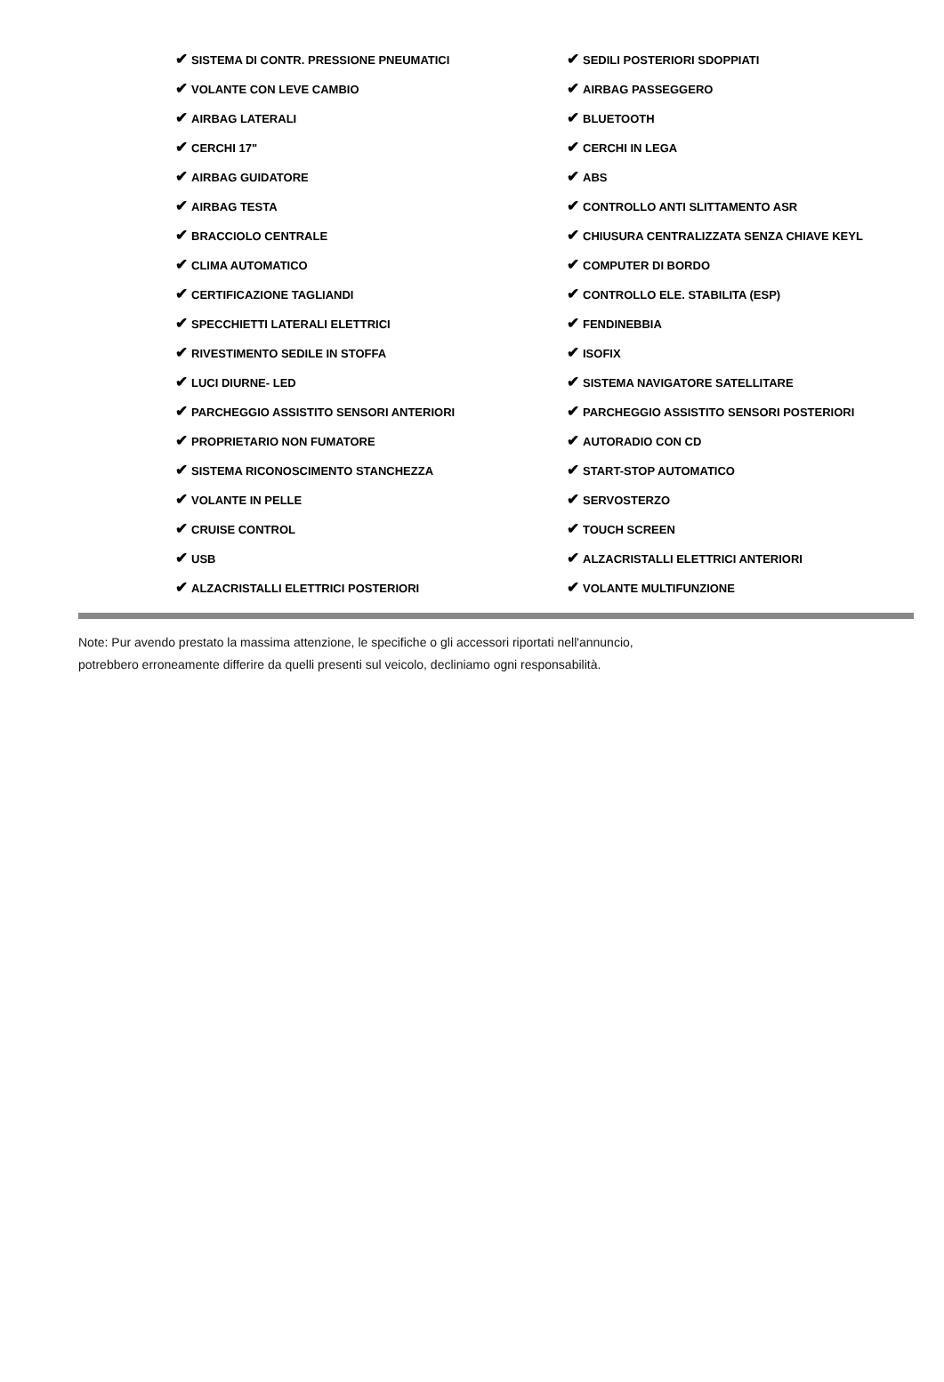✔ SISTEMA DI CONTR. PRESSIONE PNEUMATICI
✔ SEDILI POSTERIORI SDOPPIATI
✔ VOLANTE CON LEVE CAMBIO
✔ AIRBAG PASSEGGERO
✔ AIRBAG LATERALI
✔ BLUETOOTH
✔ CERCHI 17"
✔ CERCHI IN LEGA
✔ AIRBAG GUIDATORE
✔ ABS
✔ AIRBAG TESTA
✔ CONTROLLO ANTI SLITTAMENTO ASR
✔ BRACCIOLO CENTRALE
✔ CHIUSURA CENTRALIZZATA SENZA CHIAVE KEYL
✔ CLIMA AUTOMATICO
✔ COMPUTER DI BORDO
✔ CERTIFICAZIONE TAGLIANDI
✔ CONTROLLO ELE. STABILITA (ESP)
✔ SPECCHIETTI LATERALI ELETTRICI
✔ FENDINEBBIA
✔ RIVESTIMENTO SEDILE IN STOFFA
✔ ISOFIX
✔ LUCI DIURNE- LED
✔ SISTEMA NAVIGATORE SATELLITARE
✔ PARCHEGGIO ASSISTITO SENSORI ANTERIORI
✔ PARCHEGGIO ASSISTITO SENSORI POSTERIORI
✔ PROPRIETARIO NON FUMATORE
✔ AUTORADIO CON CD
✔ SISTEMA RICONOSCIMENTO STANCHEZZA
✔ START-STOP AUTOMATICO
✔ VOLANTE IN PELLE
✔ SERVOSTERZO
✔ CRUISE CONTROL
✔ TOUCH SCREEN
✔ USB
✔ ALZACRISTALLI ELETTRICI ANTERIORI
✔ ALZACRISTALLI ELETTRICI POSTERIORI
✔ VOLANTE MULTIFUNZIONE
Note: Pur avendo prestato la massima attenzione, le specifiche o gli accessori riportati nell'annuncio,
potrebbero erroneamente differire da quelli presenti sul veicolo, decliniamo ogni responsabilità.